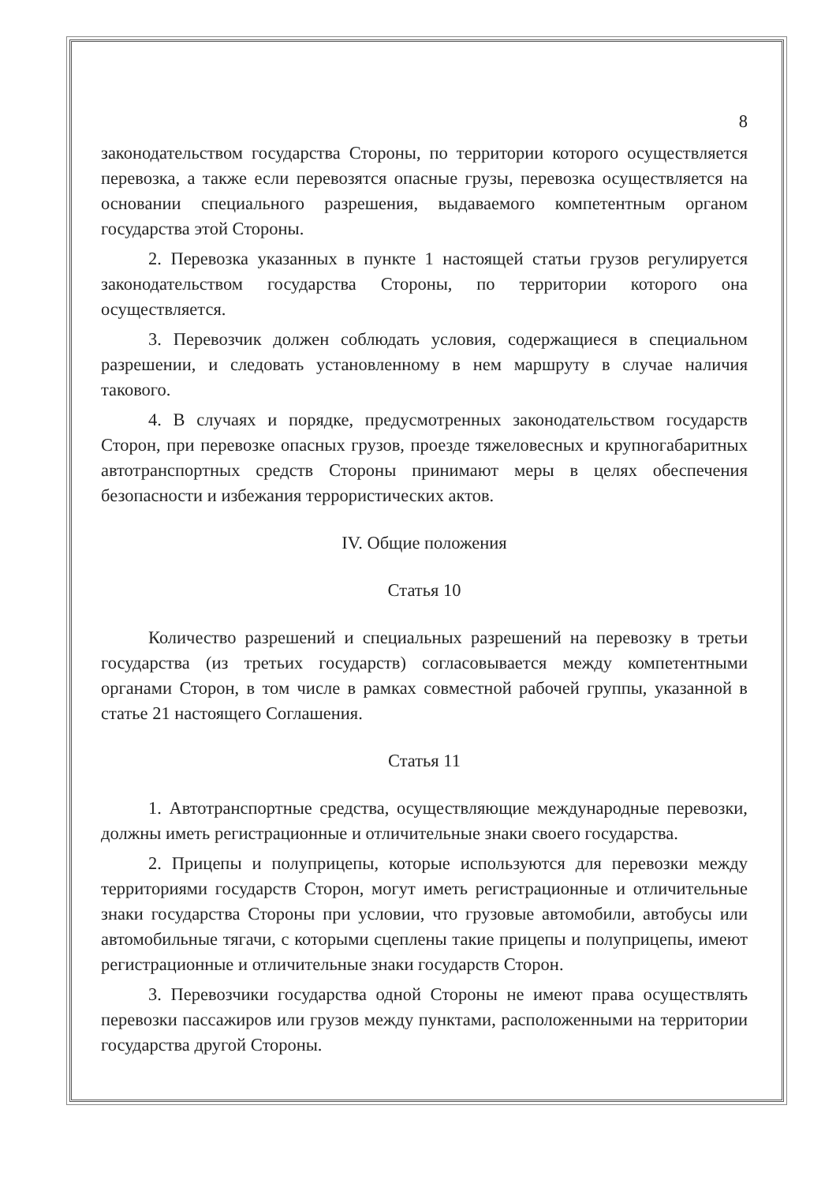8
законодательством государства Стороны, по территории которого осуществляется перевозка, а также если перевозятся опасные грузы, перевозка осуществляется на основании специального разрешения, выдаваемого компетентным органом государства этой Стороны.
2. Перевозка указанных в пункте 1 настоящей статьи грузов регулируется законодательством государства Стороны, по территории которого она осуществляется.
3. Перевозчик должен соблюдать условия, содержащиеся в специальном разрешении, и следовать установленному в нем маршруту в случае наличия такового.
4. В случаях и порядке, предусмотренных законодательством государств Сторон, при перевозке опасных грузов, проезде тяжеловесных и крупногабаритных автотранспортных средств Стороны принимают меры в целях обеспечения безопасности и избежания террористических актов.
IV. Общие положения
Статья 10
Количество разрешений и специальных разрешений на перевозку в третьи государства (из третьих государств) согласовывается между компетентными органами Сторон, в том числе в рамках совместной рабочей группы, указанной в статье 21 настоящего Соглашения.
Статья 11
1. Автотранспортные средства, осуществляющие международные перевозки, должны иметь регистрационные и отличительные знаки своего государства.
2. Прицепы и полуприцепы, которые используются для перевозки между территориями государств Сторон, могут иметь регистрационные и отличительные знаки государства Стороны при условии, что грузовые автомобили, автобусы или автомобильные тягачи, с которыми сцеплены такие прицепы и полуприцепы, имеют регистрационные и отличительные знаки государств Сторон.
3. Перевозчики государства одной Стороны не имеют права осуществлять перевозки пассажиров или грузов между пунктами, расположенными на территории государства другой Стороны.